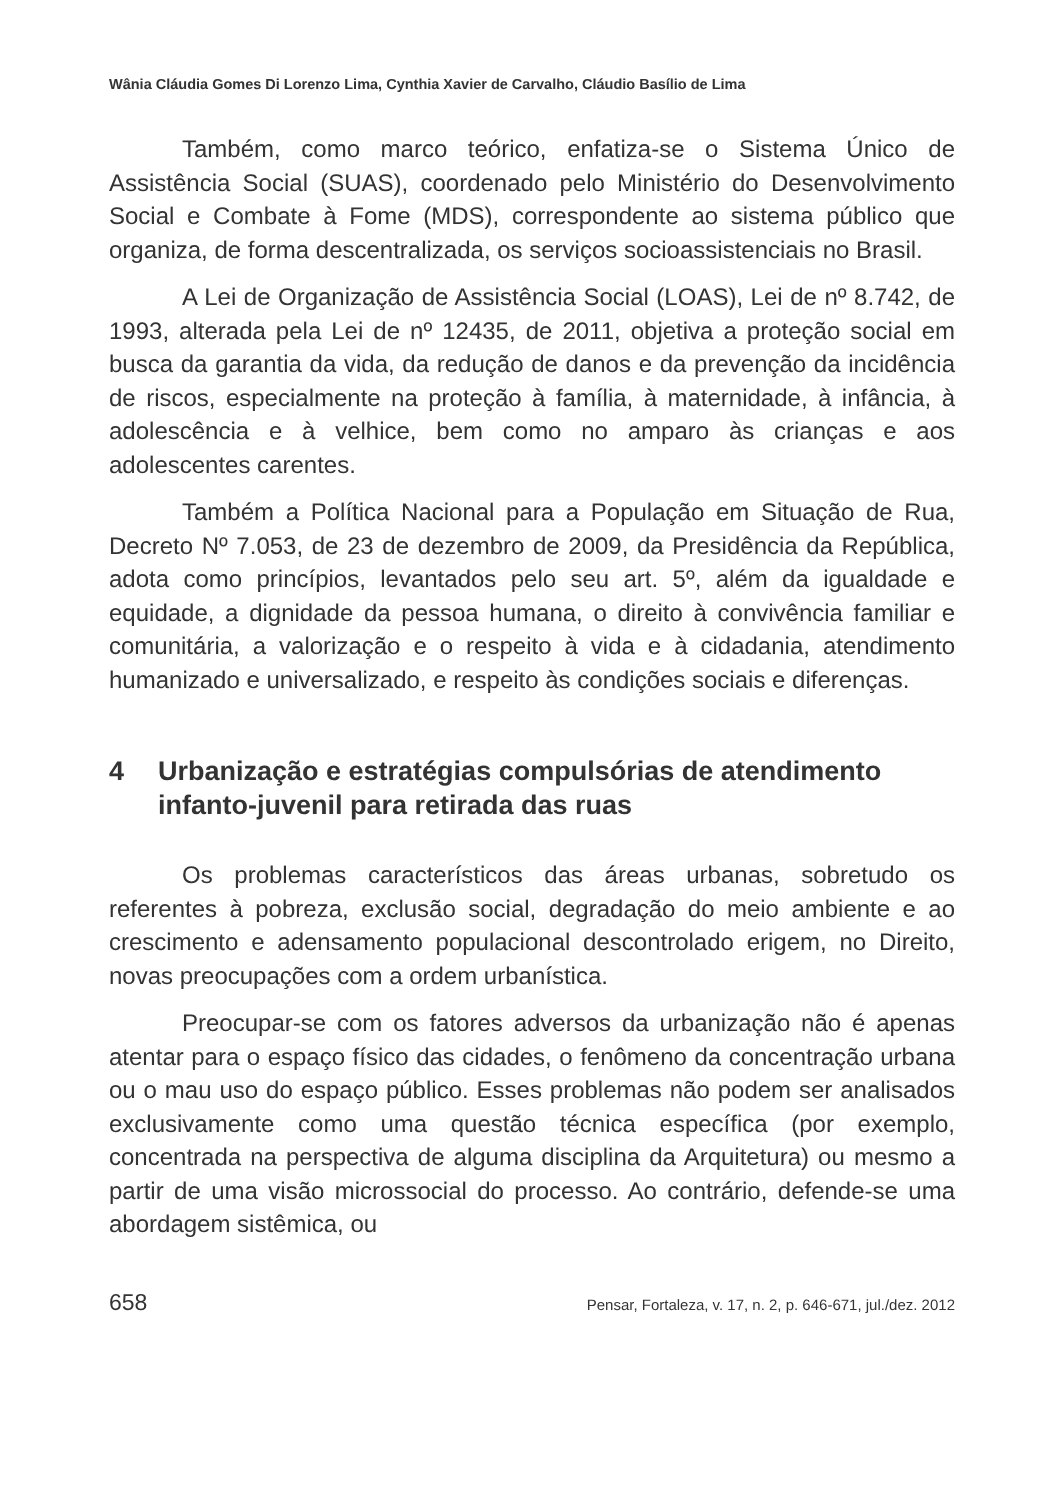Wânia Cláudia Gomes Di Lorenzo Lima, Cynthia Xavier de Carvalho, Cláudio Basílio de Lima
Também, como marco teórico, enfatiza-se o Sistema Único de Assistência Social (SUAS), coordenado pelo Ministério do Desenvolvimento Social e Combate à Fome (MDS), correspondente ao sistema público que organiza, de forma descentralizada, os serviços socioassistenciais no Brasil.
A Lei de Organização de Assistência Social (LOAS), Lei de nº 8.742, de 1993, alterada pela Lei de nº 12435, de 2011, objetiva a proteção social em busca da garantia da vida, da redução de danos e da prevenção da incidência de riscos, especialmente na proteção à família, à maternidade, à infância, à adolescência e à velhice, bem como no amparo às crianças e aos adolescentes carentes.
Também a Política Nacional para a População em Situação de Rua, Decreto Nº 7.053, de 23 de dezembro de 2009, da Presidência da República, adota como princípios, levantados pelo seu art. 5º, além da igualdade e equidade, a dignidade da pessoa humana, o direito à convivência familiar e comunitária, a valorização e o respeito à vida e à cidadania, atendimento humanizado e universalizado, e respeito às condições sociais e diferenças.
4 Urbanização e estratégias compulsórias de atendimento infanto-juvenil para retirada das ruas
Os problemas característicos das áreas urbanas, sobretudo os referentes à pobreza, exclusão social, degradação do meio ambiente e ao crescimento e adensamento populacional descontrolado erigem, no Direito, novas preocupações com a ordem urbanística.
Preocupar-se com os fatores adversos da urbanização não é apenas atentar para o espaço físico das cidades, o fenômeno da concentração urbana ou o mau uso do espaço público. Esses problemas não podem ser analisados exclusivamente como uma questão técnica específica (por exemplo, concentrada na perspectiva de alguma disciplina da Arquitetura) ou mesmo a partir de uma visão microssocial do processo. Ao contrário, defende-se uma abordagem sistêmica, ou
658 Pensar, Fortaleza, v. 17, n. 2, p. 646-671, jul./dez. 2012